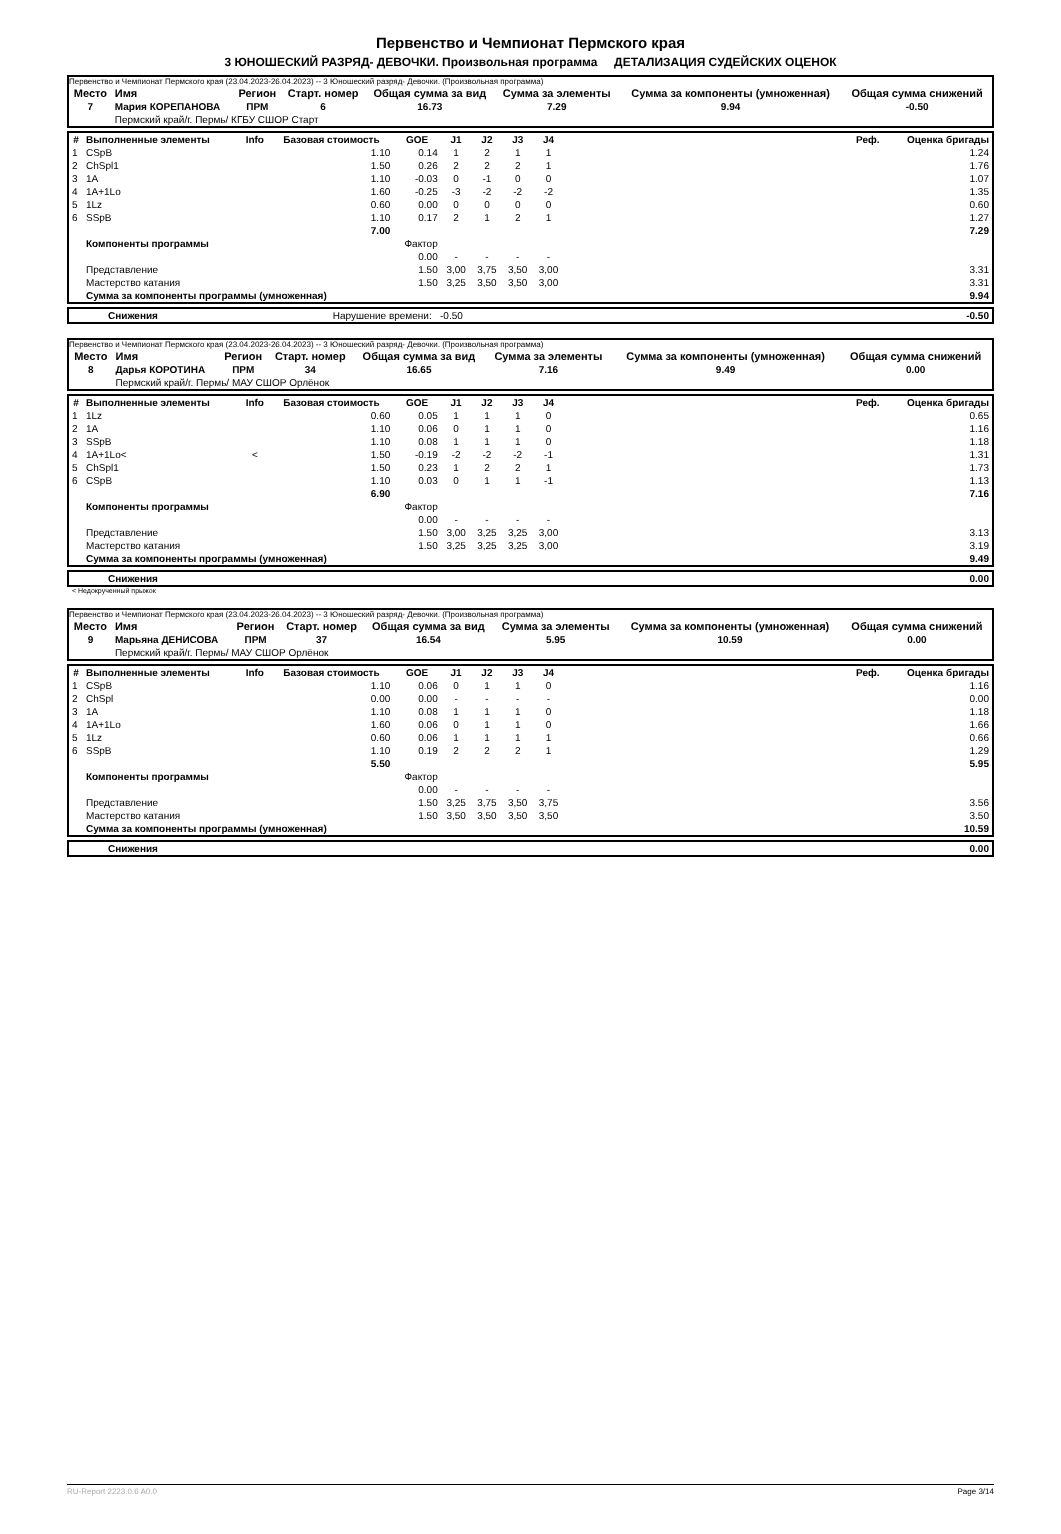Первенство и Чемпионат Пермского края
3 ЮНОШЕСКИЙ РАЗРЯД- ДЕВОЧКИ. Произвольная программа ДЕТАЛИЗАЦИЯ СУДЕЙСКИХ ОЦЕНОК
Первенство и Чемпионат Пермского края (23.04.2023-26.04.2023) -- 3 Юношеский разряд- Девочки. (Произвольная программа)
| Место | Имя | Регион | Старт. номер | Общая сумма за вид | Сумма за элементы | Сумма за компоненты (умноженная) | Общая сумма снижений |
| --- | --- | --- | --- | --- | --- | --- | --- |
| 7 | Мария КОРЕПАНОВА | ПРМ | 6 | 16.73 | 7.29 | 9.94 | -0.50 |
| | Пермский край/г. Пермь/ КГБУ СШОР Старт | | | | | | |
| # | Выполненные элементы | Info | Базовая стоимость | GOE | J1 | J2 | J3 | J4 | | Реф. | Оценка бригады |
| --- | --- | --- | --- | --- | --- | --- | --- | --- | --- | --- | --- |
| 1 | CSpB | | 1.10 | 0.14 | 1 | 2 | 1 | 1 | | | 1.24 |
| 2 | ChSpl1 | | 1.50 | 0.26 | 2 | 2 | 2 | 1 | | | 1.76 |
| 3 | 1A | | 1.10 | -0.03 | 0 | -1 | 0 | 0 | | | 1.07 |
| 4 | 1A+1Lo | | 1.60 | -0.25 | -3 | -2 | -2 | -2 | | | 1.35 |
| 5 | 1Lz | | 0.60 | 0.00 | 0 | 0 | 0 | 0 | | | 0.60 |
| 6 | SSpB | | 1.10 | 0.17 | 2 | 1 | 2 | 1 | | | 1.27 |
| | | | 7.00 | | | | | | | | 7.29 |
| | Компоненты программы | | | Фактор | | | | | | | |
| | | | | 0.00 | - | - | - | - | | | |
| | Представление | | | 1.50 | 3,00 | 3,75 | 3,50 | 3,00 | | | 3.31 |
| | Мастерство катания | | | 1.50 | 3,25 | 3,50 | 3,50 | 3,00 | | | 3.31 |
| | Сумма за компоненты программы (умноженная) | | | | | | | | | | 9.94 |
| | Снижения | Нарушение времени: -0.50 | -0.50 |
Первенство и Чемпионат Пермского края (23.04.2023-26.04.2023) -- 3 Юношеский разряд- Девочки. (Произвольная программа)
| Место | Имя | Регион | Старт. номер | Общая сумма за вид | Сумма за элементы | Сумма за компоненты (умноженная) | Общая сумма снижений |
| --- | --- | --- | --- | --- | --- | --- | --- |
| 8 | Дарья КОРОТИНА | ПРМ | 34 | 16.65 | 7.16 | 9.49 | 0.00 |
| | Пермский край/г. Пермь/ МАУ СШОР Орлёнок | | | | | | |
| # | Выполненные элементы | Info | Базовая стоимость | GOE | J1 | J2 | J3 | J4 | | Реф. | Оценка бригады |
| --- | --- | --- | --- | --- | --- | --- | --- | --- | --- | --- | --- |
| 1 | 1Lz | | 0.60 | 0.05 | 1 | 1 | 1 | 0 | | | 0.65 |
| 2 | 1A | | 1.10 | 0.06 | 0 | 1 | 1 | 0 | | | 1.16 |
| 3 | SSpB | | 1.10 | 0.08 | 1 | 1 | 1 | 0 | | | 1.18 |
| 4 | 1A+1Lo< | < | 1.50 | -0.19 | -2 | -2 | -2 | -1 | | | 1.31 |
| 5 | ChSpl1 | | 1.50 | 0.23 | 1 | 2 | 2 | 1 | | | 1.73 |
| 6 | CSpB | | 1.10 | 0.03 | 0 | 1 | 1 | -1 | | | 1.13 |
| | | | 6.90 | | | | | | | | 7.16 |
| | Компоненты программы | | | Фактор | | | | | | | |
| | | | | 0.00 | - | - | - | - | | | |
| | Представление | | | 1.50 | 3,00 | 3,25 | 3,25 | 3,00 | | | 3.13 |
| | Мастерство катания | | | 1.50 | 3,25 | 3,25 | 3,25 | 3,00 | | | 3.19 |
| | Сумма за компоненты программы (умноженная) | | | | | | | | | | 9.49 |
| | Снижения | 0.00 |
< Недокрученный прыжок
Первенство и Чемпионат Пермского края (23.04.2023-26.04.2023) -- 3 Юношеский разряд- Девочки. (Произвольная программа)
| Место | Имя | Регион | Старт. номер | Общая сумма за вид | Сумма за элементы | Сумма за компоненты (умноженная) | Общая сумма снижений |
| --- | --- | --- | --- | --- | --- | --- | --- |
| 9 | Марьяна ДЕНИСОВА | ПРМ | 37 | 16.54 | 5.95 | 10.59 | 0.00 |
| | Пермский край/г. Пермь/ МАУ СШОР Орлёнок | | | | | | |
| # | Выполненные элементы | Info | Базовая стоимость | GOE | J1 | J2 | J3 | J4 | | Реф. | Оценка бригады |
| --- | --- | --- | --- | --- | --- | --- | --- | --- | --- | --- | --- |
| 1 | CSpB | | 1.10 | 0.06 | 0 | 1 | 1 | 0 | | | 1.16 |
| 2 | ChSpl | | 0.00 | 0.00 | - | - | - | - | | | 0.00 |
| 3 | 1A | | 1.10 | 0.08 | 1 | 1 | 1 | 0 | | | 1.18 |
| 4 | 1A+1Lo | | 1.60 | 0.06 | 0 | 1 | 1 | 0 | | | 1.66 |
| 5 | 1Lz | | 0.60 | 0.06 | 1 | 1 | 1 | 1 | | | 0.66 |
| 6 | SSpB | | 1.10 | 0.19 | 2 | 2 | 2 | 1 | | | 1.29 |
| | | | 5.50 | | | | | | | | 5.95 |
| | Компоненты программы | | | Фактор | | | | | | | |
| | | | | 0.00 | - | - | - | - | | | |
| | Представление | | | 1.50 | 3,25 | 3,75 | 3,50 | 3,75 | | | 3.56 |
| | Мастерство катания | | | 1.50 | 3,50 | 3,50 | 3,50 | 3,50 | | | 3.50 |
| | Сумма за компоненты программы (умноженная) | | | | | | | | | | 10.59 |
| | Снижения | 0.00 |
RU-Report 2223.0.6 A0.0 Page 3/14